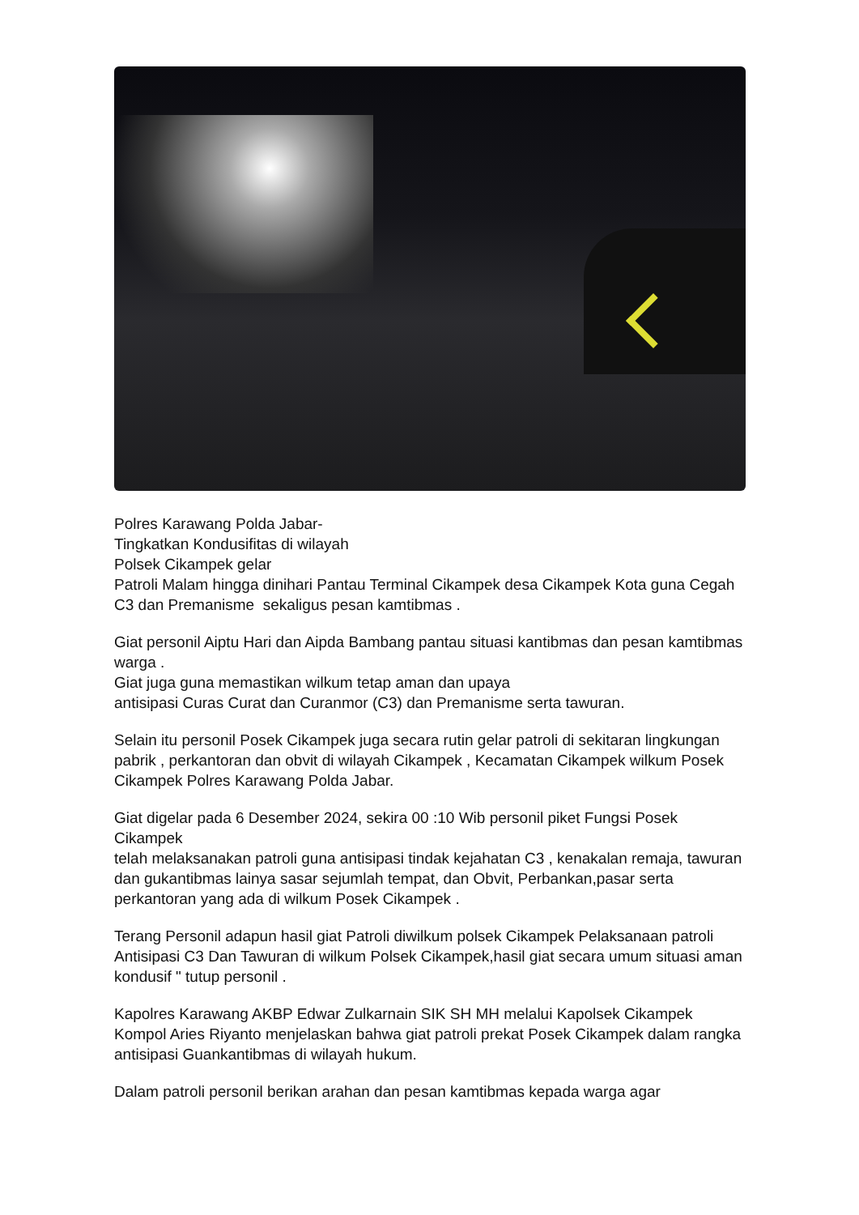Polres Karawang Polda Jabar-
Tingkatkan Kondusifitas di wilayah
Polsek Cikampek gelar
Patroli Malam hingga dinihari Pantau Terminal Cikampek desa Cikampek Kota guna Cegah C3 dan Premanisme sekaligus pesan kamtibmas .
Giat personil Aiptu Hari dan Aipda Bambang pantau situasi kantibmas dan pesan kamtibmas warga .
Giat juga guna memastikan wilkum tetap aman dan upaya
antisipasi Curas Curat dan Curanmor (C3) dan Premanisme serta tawuran.
Selain itu personil Posek Cikampek juga secara rutin gelar patroli di sekitaran lingkungan pabrik , perkantoran dan obvit di wilayah Cikampek , Kecamatan Cikampek wilkum Posek Cikampek Polres Karawang Polda Jabar.
Giat digelar pada 6 Desember 2024, sekira 00 :10 Wib personil piket Fungsi Posek Cikampek
telah melaksanakan patroli guna antisipasi tindak kejahatan C3 , kenakalan remaja, tawuran dan gukantibmas lainya sasar sejumlah tempat, dan Obvit, Perbankan,pasar serta perkantoran yang ada di wilkum Posek Cikampek .
Terang Personil adapun hasil giat Patroli diwilkum polsek Cikampek Pelaksanaan patroli Antisipasi C3 Dan Tawuran di wilkum Polsek Cikampek,hasil giat secara umum situasi aman kondusif " tutup personil .
Kapolres Karawang AKBP Edwar Zulkarnain SIK SH MH melalui Kapolsek Cikampek Kompol Aries Riyanto menjelaskan bahwa giat patroli prekat Posek Cikampek dalam rangka antisipasi Guankantibmas di wilayah hukum.
Dalam patroli personil berikan arahan dan pesan kamtibmas kepada warga agar